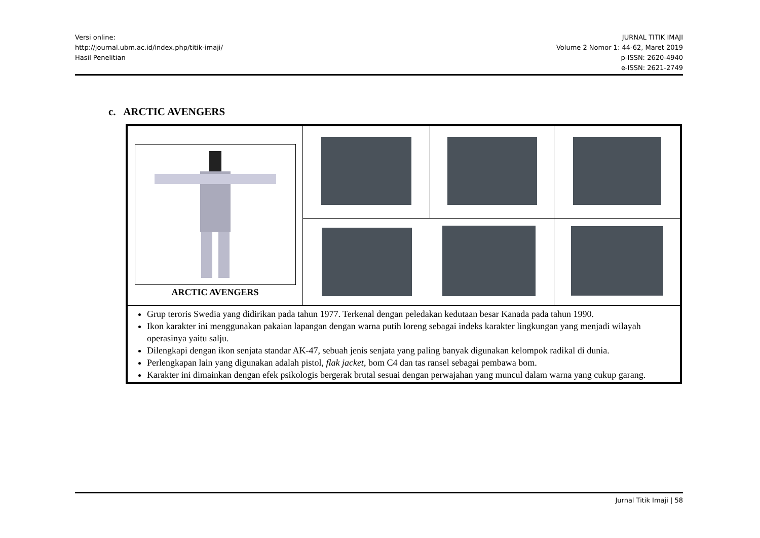Versi online:
http://journal.ubm.ac.id/index.php/titik-imaji/
Hasil Penelitian
JURNAL TITIK IMAJI
Volume 2 Nomor 1: 44-62, Maret 2019
p-ISSN: 2620-4940
e-ISSN: 2621-2749
c. ARCTIC AVENGERS
| ARCTIC AVENGERS | | | |
| Grup teroris Swedia yang didirikan pada tahun 1977. Terkenal dengan peledakan kedutaan besar Kanada pada tahun 1990. Ikon karakter ini menggunakan pakaian lapangan dengan warna putih loreng sebagai indeks karakter lingkungan yang menjadi wilayah operasinya yaitu salju. Dilengkapi dengan ikon senjata standar AK-47, sebuah jenis senjata yang paling banyak digunakan kelompok radikal di dunia. Perlengkapan lain yang digunakan adalah pistol, flak jacket , bom C4 dan tas ransel sebagai pembawa bom. Karakter ini dimainkan dengan efek psikologis bergerak brutal sesuai dengan perwajahan yang muncul dalam warna yang cukup garang. | | | |
Jurnal Titik Imaji | 58